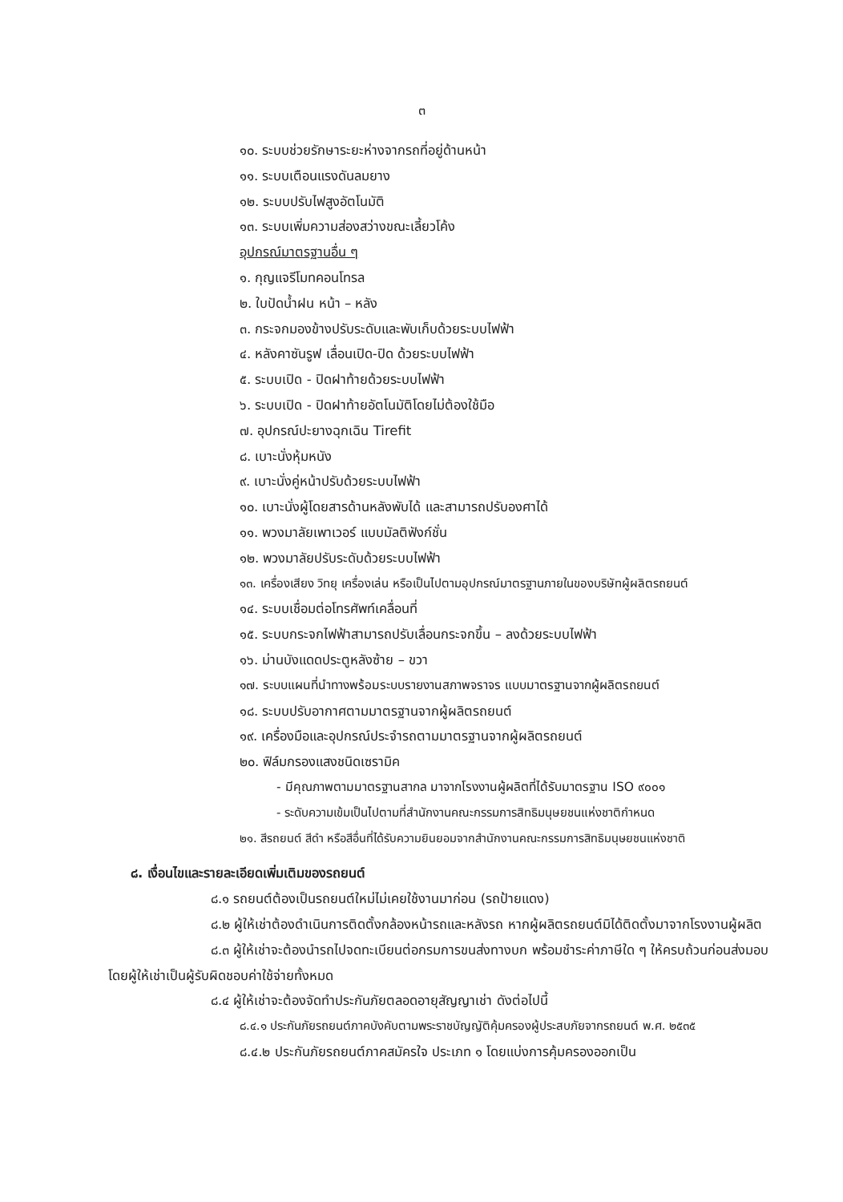๓
๑๐. ระบบช่วยรักษาระยะห่างจากรถที่อยู่ด้านหน้า
๑๑. ระบบเตือนแรงดันลมยาง
๑๒. ระบบปรับไฟสูงอัตโนมัติ
๑๓. ระบบเพิ่มความส่องสว่างขณะเลี้ยวโค้ง
อุปกรณ์มาตรฐานอื่น ๆ
๑. กุญแจรีโมทคอนโทรล
๒. ใบปัดน้ำฝน หน้า – หลัง
๓. กระจกมองข้างปรับระดับและพับเก็บด้วยระบบไฟฟ้า
๔. หลังคาซันรูฟ เลื่อนเปิด-ปิด ด้วยระบบไฟฟ้า
๕. ระบบเปิด - ปิดฝาท้ายด้วยระบบไฟฟ้า
๖. ระบบเปิด - ปิดฝาท้ายอัตโนมัติโดยไม่ต้องใช้มือ
๗. อุปกรณ์ปะยางฉุกเฉิน Tirefit
๘. เบาะนั่งหุ้มหนัง
๙. เบาะนั่งคู่หน้าปรับด้วยระบบไฟฟ้า
๑๐. เบาะนั่งผู้โดยสารด้านหลังพับได้ และสามารถปรับองศาได้
๑๑. พวงมาลัยเพาเวอร์ แบบมัลติฟังก์ชั่น
๑๒. พวงมาลัยปรับระดับด้วยระบบไฟฟ้า
๑๓. เครื่องเสียง วิทยุ เครื่องเล่น หรือเป็นไปตามอุปกรณ์มาตรฐานภายในของบริษัทผู้ผลิตรถยนต์
๑๔. ระบบเชื่อมต่อโทรศัพท์เคลื่อนที่
๑๕. ระบบกระจกไฟฟ้าสามารถปรับเลื่อนกระจกขึ้น – ลงด้วยระบบไฟฟ้า
๑๖. ม่านบังแดดประตูหลังซ้าย – ขวา
๑๗. ระบบแผนที่นำทางพร้อมระบบรายงานสภาพจราจร แบบมาตรฐานจากผู้ผลิตรถยนต์
๑๘. ระบบปรับอากาศตามมาตรฐานจากผู้ผลิตรถยนต์
๑๙. เครื่องมือและอุปกรณ์ประจำรถตามมาตรฐานจากผู้ผลิตรถยนต์
๒๐. ฟิล์มกรองแสงชนิดเซรามิค
- มีคุณภาพตามมาตรฐานสากล มาจากโรงงานผู้ผลิตที่ได้รับมาตรฐาน ISO ๙๐๐๑
- ระดับความเข้มเป็นไปตามที่สำนักงานคณะกรรมการสิทธิมนุษยชนแห่งชาติกำหนด
๒๑. สีรถยนต์ สีดำ หรือสีอื่นที่ได้รับความยินยอมจากสำนักงานคณะกรรมการสิทธิมนุษยชนแห่งชาติ
๘. เงื่อนไขและรายละเอียดเพิ่มเติมของรถยนต์
๘.๑ รถยนต์ต้องเป็นรถยนต์ใหม่ไม่เคยใช้งานมาก่อน (รถป้ายแดง)
๘.๒ ผู้ให้เช่าต้องดำเนินการติดตั้งกล้องหน้ารถและหลังรถ หากผู้ผลิตรถยนต์มิได้ติดตั้งมาจากโรงงานผู้ผลิต
๘.๓ ผู้ให้เช่าจะต้องนำรถไปจดทะเบียนต่อกรมการขนส่งทางบก พร้อมชำระค่าภาษีใด ๆ ให้ครบถ้วนก่อนส่งมอบ โดยผู้ให้เช่าเป็นผู้รับผิดชอบค่าใช้จ่ายทั้งหมด
๘.๔ ผู้ให้เช่าจะต้องจัดทำประกันภัยตลอดอายุสัญญาเช่า ดังต่อไปนี้
๘.๔.๑ ประกันภัยรถยนต์ภาคบังคับตามพระราชบัญญัติคุ้มครองผู้ประสบภัยจากรถยนต์ พ.ศ. ๒๕๓๕
๘.๔.๒ ประกันภัยรถยนต์ภาคสมัครใจ ประเภท ๑ โดยแบ่งการคุ้มครองออกเป็น